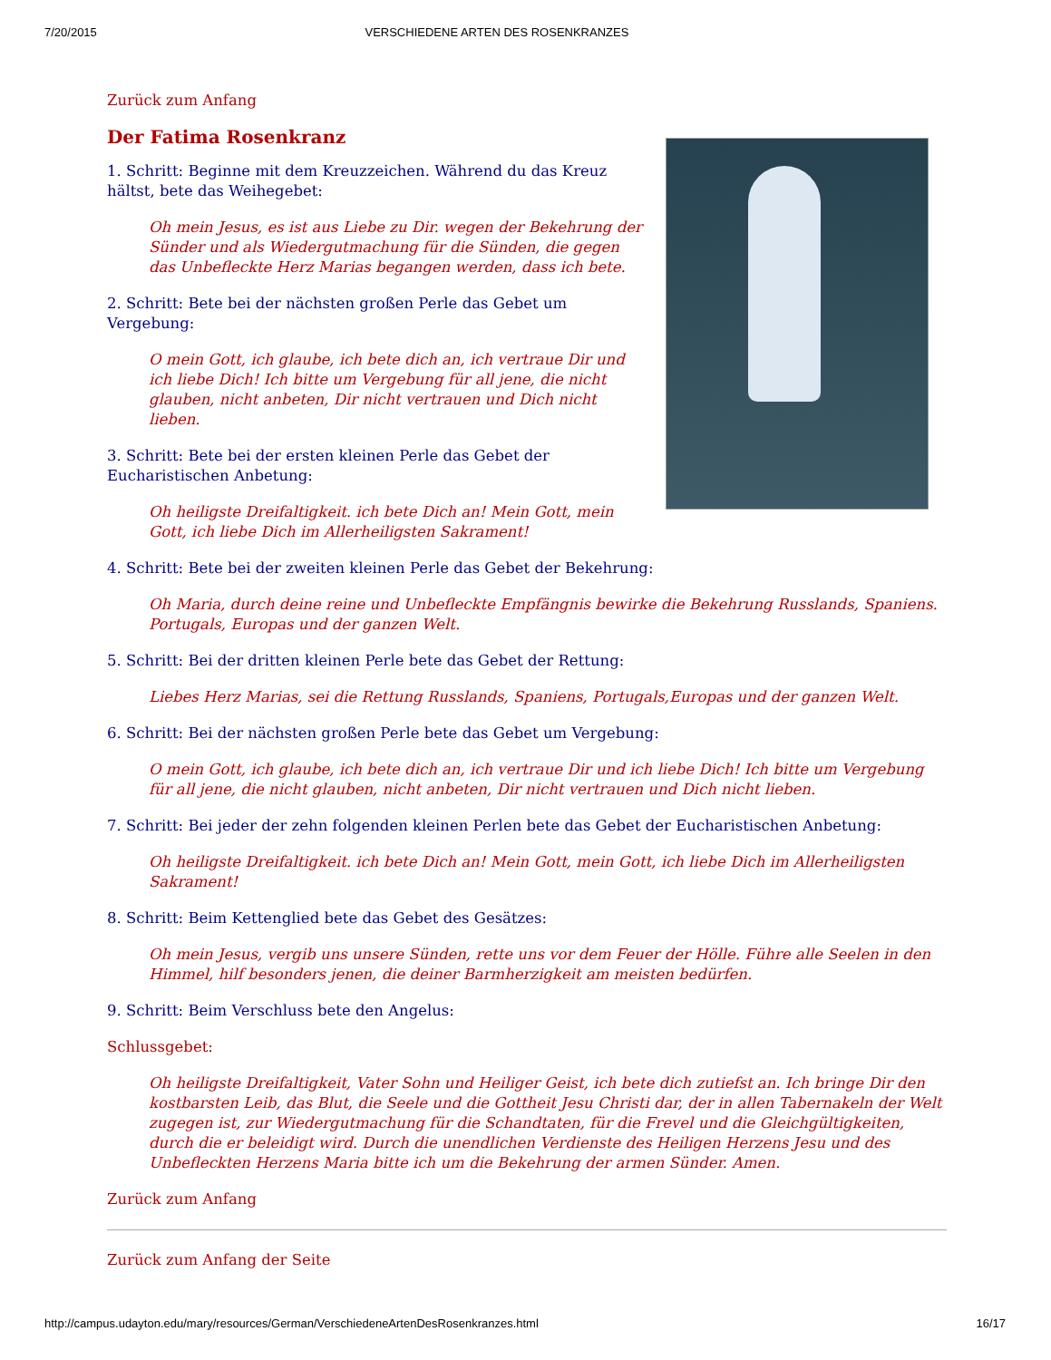7/20/2015 VERSCHIEDENE ARTEN DES ROSENKRANZES
Zurück zum Anfang
Der Fatima Rosenkranz
1. Schritt: Beginne mit dem Kreuzzeichen. Während du das Kreuz hältst, bete das Weihegebet:
Oh mein Jesus, es ist aus Liebe zu Dir. wegen der Bekehrung der Sünder und als Wiedergutmachung für die Sünden, die gegen das Unbefleckte Herz Marias begangen werden, dass ich bete.
2. Schritt: Bete bei der nächsten großen Perle das Gebet um Vergebung:
O mein Gott, ich glaube, ich bete dich an, ich vertraue Dir und ich liebe Dich! Ich bitte um Vergebung für all jene, die nicht glauben, nicht anbeten, Dir nicht vertrauen und Dich nicht lieben.
3. Schritt: Bete bei der ersten kleinen Perle das Gebet der Eucharistischen Anbetung:
Oh heiligste Dreifaltigkeit. ich bete Dich an! Mein Gott, mein Gott, ich liebe Dich im Allerheiligsten Sakrament!
4. Schritt: Bete bei der zweiten kleinen Perle das Gebet der Bekehrung:
Oh Maria, durch deine reine und Unbefleckte Empfängnis bewirke die Bekehrung Russlands, Spaniens. Portugals, Europas und der ganzen Welt.
5. Schritt: Bei der dritten kleinen Perle bete das Gebet der Rettung:
Liebes Herz Marias, sei die Rettung Russlands, Spaniens, Portugals,Europas und der ganzen Welt.
6. Schritt: Bei der nächsten großen Perle bete das Gebet um Vergebung:
O mein Gott, ich glaube, ich bete dich an, ich vertraue Dir und ich liebe Dich! Ich bitte um Vergebung für all jene, die nicht glauben, nicht anbeten, Dir nicht vertrauen und Dich nicht lieben.
7. Schritt: Bei jeder der zehn folgenden kleinen Perlen bete das Gebet der Eucharistischen Anbetung:
Oh heiligste Dreifaltigkeit. ich bete Dich an! Mein Gott, mein Gott, ich liebe Dich im Allerheiligsten Sakrament!
8. Schritt: Beim Kettenglied bete das Gebet des Gesätzes:
Oh mein Jesus, vergib uns unsere Sünden, rette uns vor dem Feuer der Hölle. Führe alle Seelen in den Himmel, hilf besonders jenen, die deiner Barmherzigkeit am meisten bedürfen.
9. Schritt: Beim Verschluss bete den Angelus:
Schlussgebet:
Oh heiligste Dreifaltigkeit, Vater Sohn und Heiliger Geist, ich bete dich zutiefst an. Ich bringe Dir den kostbarsten Leib, das Blut, die Seele und die Gottheit Jesu Christi dar, der in allen Tabernakeln der Welt zugegen ist, zur Wiedergutmachung für die Schandtaten, für die Frevel und die Gleichgültigkeiten, durch die er beleidigt wird. Durch die unendlichen Verdienste des Heiligen Herzens Jesu und des Unbefleckten Herzens Maria bitte ich um die Bekehrung der armen Sünder. Amen.
Zurück zum Anfang
Zurück zum Anfang der Seite
http://campus.udayton.edu/mary/resources/German/VerschiedeneArtenDesRosenkranzes.html 16/17